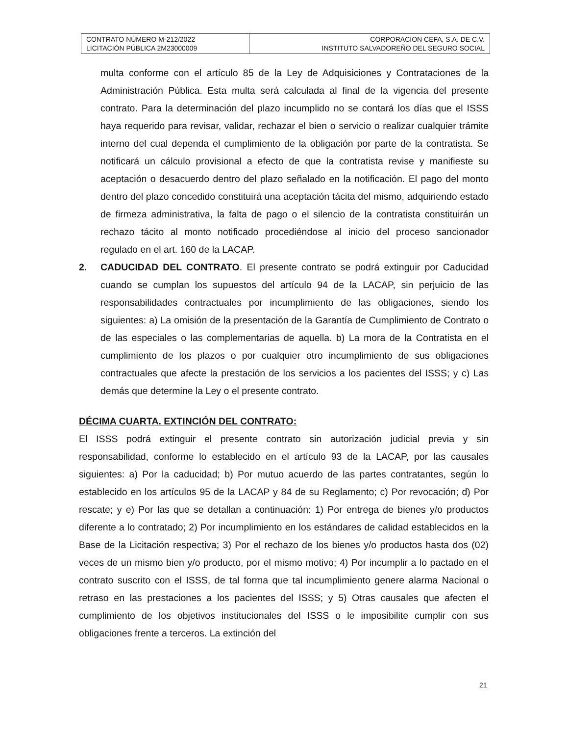| CONTRATO NÚMERO M-212/2022 LICITACIÓN PÚBLICA 2M23000009 | CORPORACION CEFA, S.A. DE C.V. INSTITUTO SALVADOREÑO DEL SEGURO SOCIAL |
multa conforme con el artículo 85 de la Ley de Adquisiciones y Contrataciones de la Administración Pública. Esta multa será calculada al final de la vigencia del presente contrato. Para la determinación del plazo incumplido no se contará los días que el ISSS haya requerido para revisar, validar, rechazar el bien o servicio o realizar cualquier trámite interno del cual dependa el cumplimiento de la obligación por parte de la contratista. Se notificará un cálculo provisional a efecto de que la contratista revise y manifieste su aceptación o desacuerdo dentro del plazo señalado en la notificación. El pago del monto dentro del plazo concedido constituirá una aceptación tácita del mismo, adquiriendo estado de firmeza administrativa, la falta de pago o el silencio de la contratista constituirán un rechazo tácito al monto notificado procediéndose al inicio del proceso sancionador regulado en el art. 160 de la LACAP.
2. CADUCIDAD DEL CONTRATO. El presente contrato se podrá extinguir por Caducidad cuando se cumplan los supuestos del artículo 94 de la LACAP, sin perjuicio de las responsabilidades contractuales por incumplimiento de las obligaciones, siendo los siguientes: a) La omisión de la presentación de la Garantía de Cumplimiento de Contrato o de las especiales o las complementarias de aquella. b) La mora de la Contratista en el cumplimiento de los plazos o por cualquier otro incumplimiento de sus obligaciones contractuales que afecte la prestación de los servicios a los pacientes del ISSS; y c) Las demás que determine la Ley o el presente contrato.
DÉCIMA CUARTA. EXTINCIÓN DEL CONTRATO:
El ISSS podrá extinguir el presente contrato sin autorización judicial previa y sin responsabilidad, conforme lo establecido en el artículo 93 de la LACAP, por las causales siguientes: a) Por la caducidad; b) Por mutuo acuerdo de las partes contratantes, según lo establecido en los artículos 95 de la LACAP y 84 de su Reglamento; c) Por revocación; d) Por rescate; y e) Por las que se detallan a continuación: 1) Por entrega de bienes y/o productos diferente a lo contratado; 2) Por incumplimiento en los estándares de calidad establecidos en la Base de la Licitación respectiva; 3) Por el rechazo de los bienes y/o productos hasta dos (02) veces de un mismo bien y/o producto, por el mismo motivo; 4) Por incumplir a lo pactado en el contrato suscrito con el ISSS, de tal forma que tal incumplimiento genere alarma Nacional o retraso en las prestaciones a los pacientes del ISSS; y 5) Otras causales que afecten el cumplimiento de los objetivos institucionales del ISSS o le imposibilite cumplir con sus obligaciones frente a terceros. La extinción del
21